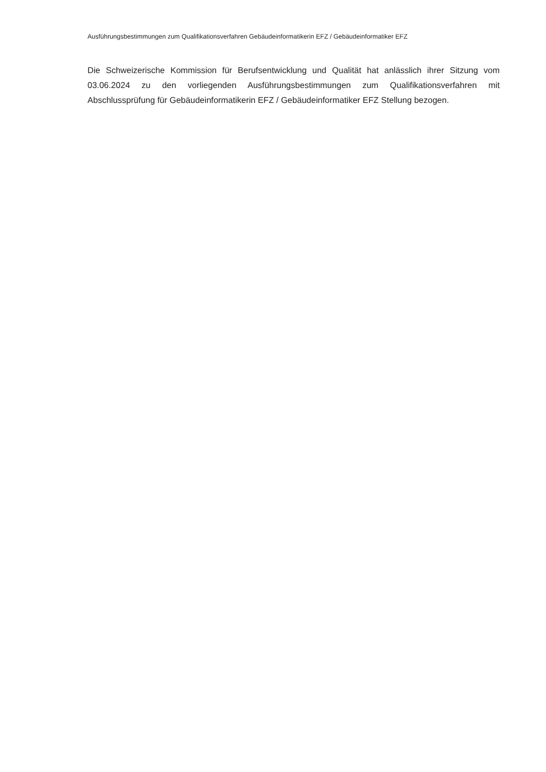Ausführungsbestimmungen zum Qualifikationsverfahren Gebäudeinformatikerin EFZ / Gebäudeinformatiker EFZ
Die Schweizerische Kommission für Berufsentwicklung und Qualität hat anlässlich ihrer Sitzung vom 03.06.2024 zu den vorliegenden Ausführungsbestimmungen zum Qualifikationsverfahren mit Abschlussprüfung für Gebäudeinformatikerin EFZ / Gebäudeinformatiker EFZ Stellung bezogen.